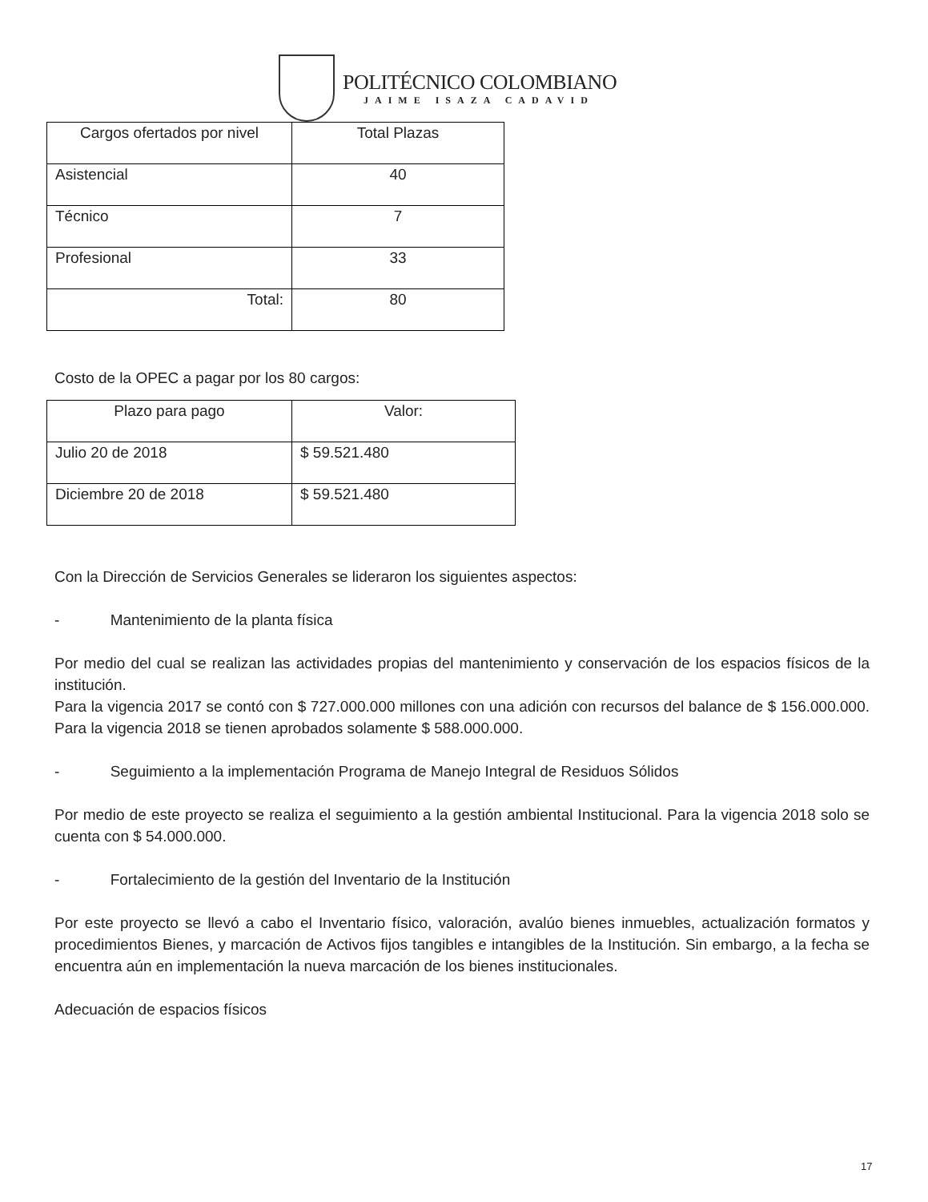POLITÉCNICO COLOMBIANO
JAIME ISAZA CADAVID
| Cargos ofertados por nivel | Total Plazas |
| Asistencial | 40 |
| Técnico | 7 |
| Profesional | 33 |
| Total: | 80 |
Costo de la OPEC a pagar por los 80 cargos:
| Plazo para pago | Valor: |
| Julio 20 de 2018 | $ 59.521.480 |
| Diciembre 20 de 2018 | $ 59.521.480 |
Con la Dirección de Servicios Generales se lideraron los siguientes aspectos:
- Mantenimiento de la planta física
Por medio del cual se realizan las actividades propias del mantenimiento y conservación de los espacios físicos de la institución.
Para la vigencia 2017 se contó con $ 727.000.000 millones con una adición con recursos del balance de $ 156.000.000. Para la vigencia 2018 se tienen aprobados solamente $ 588.000.000.
- Seguimiento a la implementación Programa de Manejo Integral de Residuos Sólidos
Por medio de este proyecto se realiza el seguimiento a la gestión ambiental Institucional. Para la vigencia 2018 solo se cuenta con $ 54.000.000.
- Fortalecimiento de la gestión del Inventario de la Institución
Por este proyecto se llevó a cabo el Inventario físico, valoración, avalúo bienes inmuebles, actualización formatos y procedimientos Bienes, y marcación de Activos fijos tangibles e intangibles de la Institución. Sin embargo, a la fecha se encuentra aún en implementación la nueva marcación de los bienes institucionales.
Adecuación de espacios físicos
17